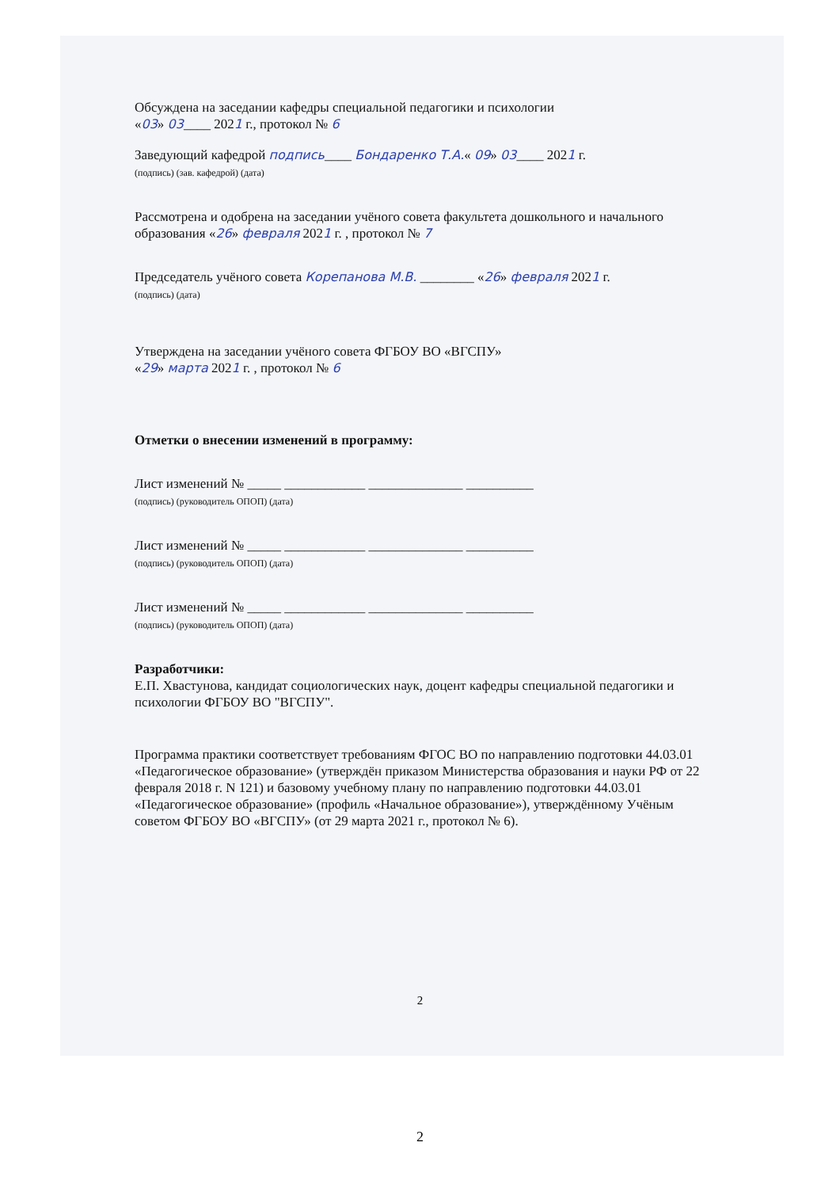Обсуждена на заседании кафедры специальной педагогики и психологии
«03» 03____ 2021 г., протокол № 6
Заведующий кафедрой подпись____ Бондаренко Т.А.« 09» 03____ 2021 г.
(подпись) (зав. кафедрой) (дата)
Рассмотрена и одобрена на заседании учёного совета факультета дошкольного и начального образования «26» февраля 2021 г. , протокол № 7
Председатель учёного совета Корепанова М.В. ________ «26» февраля 2021 г.
(подпись) (дата)
Утверждена на заседании учёного совета ФГБОУ ВО «ВГСПУ»
«29» марта 2021 г. , протокол № 6
Отметки о внесении изменений в программу:
Лист изменений № _____ ____________ ______________ __________
(подпись) (руководитель ОПОП) (дата)
Лист изменений № _____ ____________ ______________ __________
(подпись) (руководитель ОПОП) (дата)
Лист изменений № _____ ____________ ______________ __________
(подпись) (руководитель ОПОП) (дата)
Разработчики:
Е.П. Хвастунова, кандидат социологических наук, доцент кафедры специальной педагогики и психологии ФГБОУ ВО "ВГСПУ".
Программа практики соответствует требованиям ФГОС ВО по направлению подготовки 44.03.01 «Педагогическое образование» (утверждён приказом Министерства образования и науки РФ от 22 февраля 2018 г. N 121) и базовому учебному плану по направлению подготовки 44.03.01 «Педагогическое образование» (профиль «Начальное образование»), утверждённому Учёным советом ФГБОУ ВО «ВГСПУ» (от 29 марта 2021 г., протокол № 6).
2
2